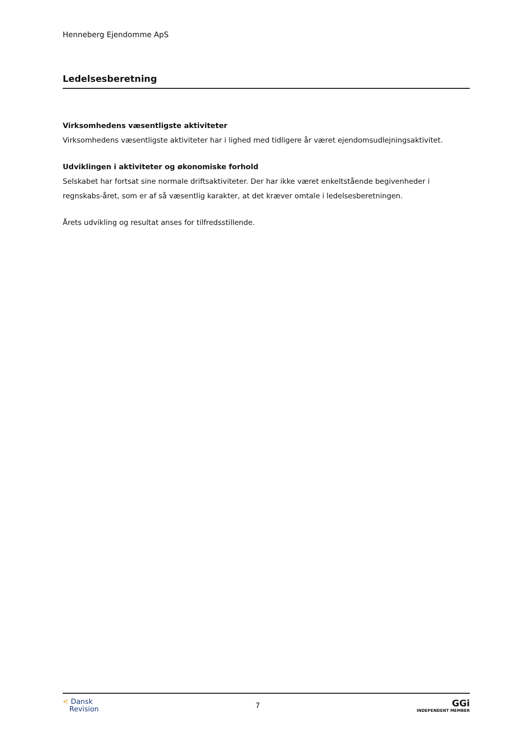Henneberg Ejendomme ApS
Ledelsesberetning
Virksomhedens væsentligste aktiviteter
Virksomhedens væsentligste aktiviteter har i lighed med tidligere år været ejendomsudlejningsaktivitet.
Udviklingen i aktiviteter og økonomiske forhold
Selskabet har fortsat sine normale driftsaktiviteter. Der har ikke været enkeltstående begivenheder i regnskabs-året, som er af så væsentlig karakter, at det kræver omtale i ledelsesberetningen.
Årets udvikling og resultat anses for tilfredsstillende.
< Dansk
Revision
7
GGi
INDEPENDENT MEMBER